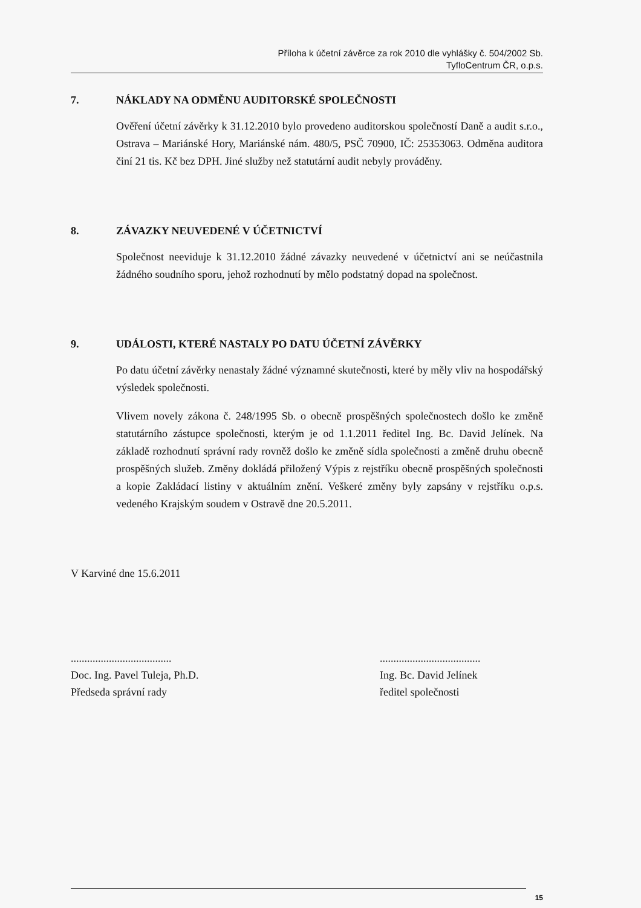Příloha k účetní závěrce za rok 2010 dle vyhlášky č. 504/2002 Sb.
TyfloCentrum ČR, o.p.s.
7. NÁKLADY NA ODMĚNU AUDITORSKÉ SPOLEČNOSTI
Ověření účetní závěrky k 31.12.2010 bylo provedeno auditorskou společností Daně a audit s.r.o., Ostrava – Mariánské Hory, Mariánské nám. 480/5, PSČ 70900, IČ: 25353063. Odměna auditora činí 21 tis. Kč bez DPH. Jiné služby než statutární audit nebyly prováděny.
8. ZÁVAZKY NEUVEDENÉ V ÚČETNICTVÍ
Společnost neeviduje k 31.12.2010 žádné závazky neuvedené v účetnictví ani se neúčastnila žádného soudního sporu, jehož rozhodnutí by mělo podstatný dopad na společnost.
9. UDÁLOSTI, KTERÉ NASTALY PO DATU ÚČETNÍ ZÁVĚRKY
Po datu účetní závěrky nenastaly žádné významné skutečnosti, které by měly vliv na hospodářský výsledek společnosti.
Vlivem novely zákona č. 248/1995 Sb. o obecně prospěšných společnostech došlo ke změně statutárního zástupce společnosti, kterým je od 1.1.2011 ředitel Ing. Bc. David Jelínek. Na základě rozhodnutí správní rady rovněž došlo ke změně sídla společnosti a změně druhu obecně prospěšných služeb. Změny dokládá přiložený Výpis z rejstříku obecně prospěšných společnosti a kopie Zakládací listiny v aktuálním znění. Veškeré změny byly zapsány v rejstříku o.p.s. vedeného Krajským soudem v Ostravě dne 20.5.2011.
V Karviné dne 15.6.2011
.....................................
Doc. Ing. Pavel Tuleja, Ph.D.
Předseda správní rady
.....................................
Ing. Bc. David Jelínek
ředitel společnosti
15